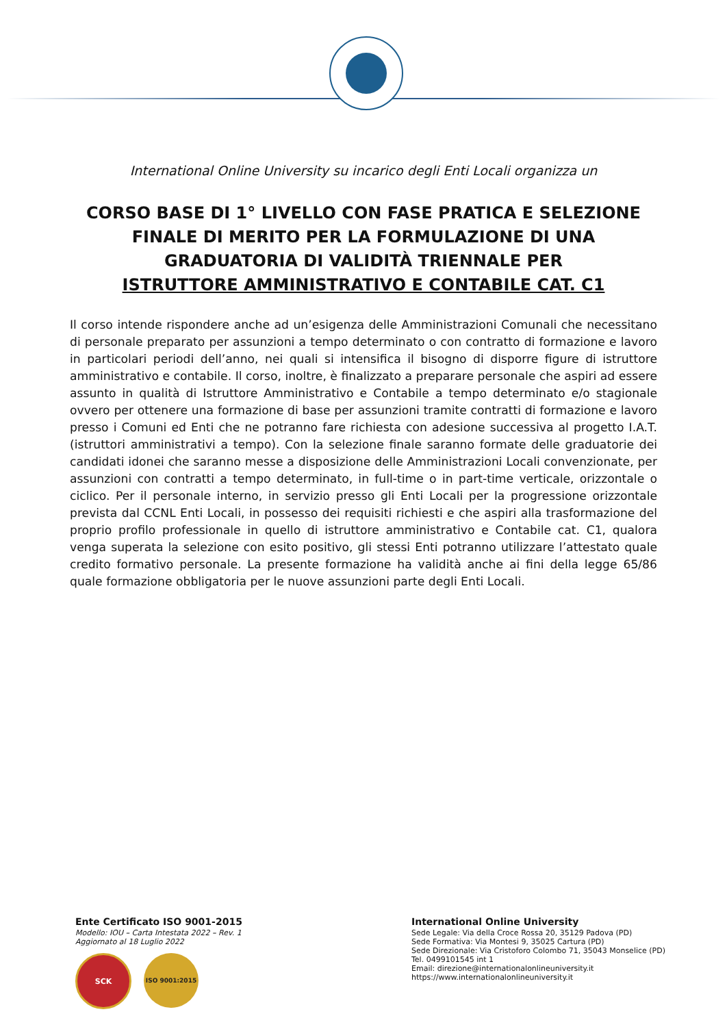International Online University su incarico degli Enti Locali organizza un
CORSO BASE DI 1° LIVELLO CON FASE PRATICA E SELEZIONE FINALE DI MERITO PER LA FORMULAZIONE DI UNA GRADUATORIA DI VALIDITÀ TRIENNALE PER
ISTRUTTORE AMMINISTRATIVO E CONTABILE CAT. C1
Il corso intende rispondere anche ad un’esigenza delle Amministrazioni Comunali che necessitano di personale preparato per assunzioni a tempo determinato o con contratto di formazione e lavoro in particolari periodi dell’anno, nei quali si intensifica il bisogno di disporre figure di istruttore amministrativo e contabile. Il corso, inoltre, è finalizzato a preparare personale che aspiri ad essere assunto in qualità di Istruttore Amministrativo e Contabile a tempo determinato e/o stagionale ovvero per ottenere una formazione di base per assunzioni tramite contratti di formazione e lavoro presso i Comuni ed Enti che ne potranno fare richiesta con adesione successiva al progetto I.A.T. (istruttori amministrativi a tempo). Con la selezione finale saranno formate delle graduatorie dei candidati idonei che saranno messe a disposizione delle Amministrazioni Locali convenzionate, per assunzioni con contratti a tempo determinato, in full-time o in part-time verticale, orizzontale o ciclico. Per il personale interno, in servizio presso gli Enti Locali per la progressione orizzontale prevista dal CCNL Enti Locali, in possesso dei requisiti richiesti e che aspiri alla trasformazione del proprio profilo professionale in quello di istruttore amministrativo e Contabile cat. C1, qualora venga superata la selezione con esito positivo, gli stessi Enti potranno utilizzare l’attestato quale credito formativo personale. La presente formazione ha validità anche ai fini della legge 65/86 quale formazione obbligatoria per le nuove assunzioni parte degli Enti Locali.
Ente Certificato ISO 9001-2015
Modello: IOU – Carta Intestata 2022 – Rev. 1
Aggiornato al 18 Luglio 2022
SCK
ISO 9001:2015
International Online University
Sede Legale: Via della Croce Rossa 20, 35129 Padova (PD)
Sede Formativa: Via Montesi 9, 35025 Cartura (PD)
Sede Direzionale: Via Cristoforo Colombo 71, 35043 Monselice (PD)
Tel. 0499101545 int 1
Email: direzione@internationalonlineuniversity.it
https://www.internationalonlineuniversity.it